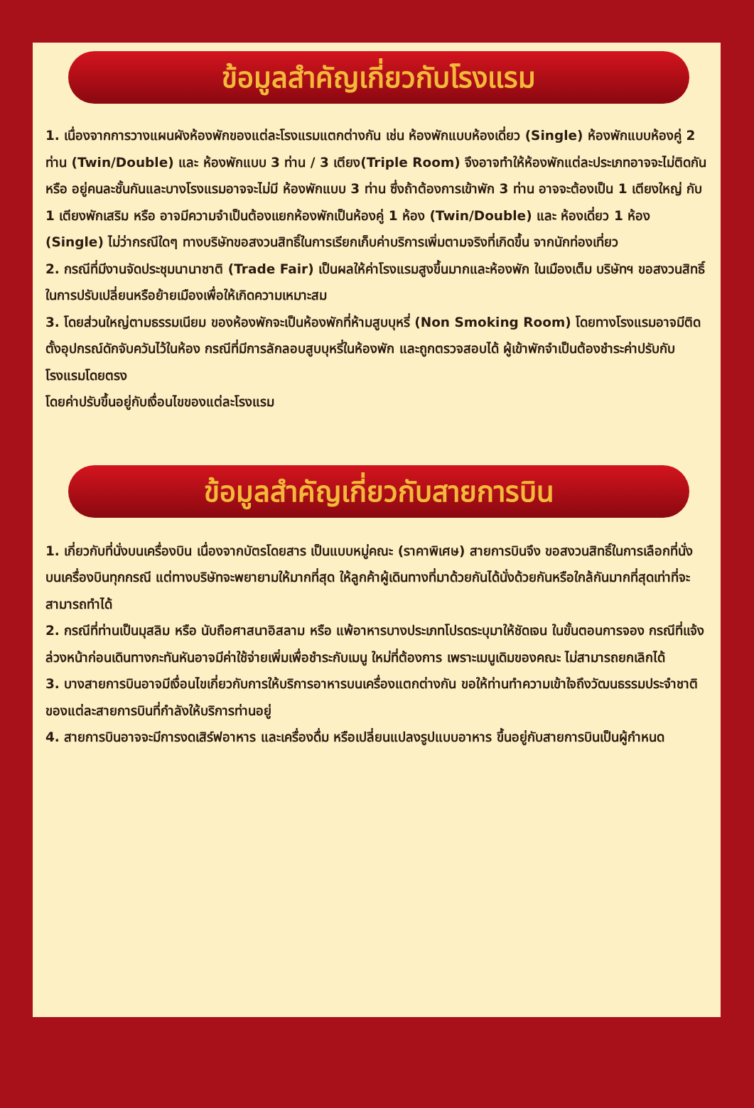ข้อมูลสำคัญเกี่ยวกับโรงแรม
1. เนื่องจากการวางแผนผังห้องพักของแต่ละโรงแรมแตกต่างกัน เช่น ห้องพักแบบห้องเดี่ยว (Single) ห้องพักแบบห้องคู่ 2 ท่าน (Twin/Double) และ ห้องพักแบบ 3 ท่าน / 3 เตียง(Triple Room) จึงอาจทำให้ห้องพักแต่ละประเภทอาจจะไม่ติดกัน หรือ อยู่คนละชั้นกันและบางโรงแรมอาจจะไม่มี ห้องพักแบบ 3 ท่าน ซึ่งถ้าต้องการเข้าพัก 3 ท่าน อาจจะต้องเป็น 1 เตียงใหญ่ กับ 1 เตียงพักเสริม หรือ อาจมีความจำเป็นต้องแยกห้องพักเป็นห้องคู่ 1 ห้อง (Twin/Double) และ ห้องเดี่ยว 1 ห้อง (Single) ไม่ว่ากรณีใดๆ ทางบริษัทขอสงวนสิทธิ์ในการเรียกเก็บค่าบริการเพิ่มตามจริงที่เกิดขึ้น จากนักท่องเที่ยว
2. กรณีที่มีงานจัดประชุมนานาชาติ (Trade Fair) เป็นผลให้ค่าโรงแรมสูงขึ้นมากและห้องพัก ในเมืองเต็ม บริษัทฯ ขอสงวนสิทธิ์ในการปรับเปลี่ยนหรือย้ายเมืองเพื่อให้เกิดความเหมาะสม
3. โดยส่วนใหญ่ตามธรรมเนียม ของห้องพักจะเป็นห้องพักที่ห้ามสูบบุหรี่ (Non Smoking Room) โดยทางโรงแรมอาจมีติดตั้งอุปกรณ์ดักจับควันไว้ในห้อง กรณีที่มีการลักลอบสูบบุหรี่ในห้องพัก และถูกตรวจสอบได้ ผู้เข้าพักจำเป็นต้องชำระค่าปรับกับโรงแรมโดยตรง
โดยค่าปรับขึ้นอยู่กับเงื่อนไขของแต่ละโรงแรม
ข้อมูลสำคัญเกี่ยวกับสายการบิน
1. เกี่ยวกับที่นั่งบนเครื่องบิน เนื่องจากบัตรโดยสาร เป็นแบบหมู่คณะ (ราคาพิเศษ) สายการบินจึง ขอสงวนสิทธิ์ในการเลือกที่นั่งบนเครื่องบินทุกกรณี แต่ทางบริษัทจะพยายามให้มากที่สุด ให้ลูกค้าผู้เดินทางที่มาด้วยกันได้นั่งด้วยกันหรือใกล้กันมากที่สุดเท่าที่จะสามารถทำได้
2. กรณีที่ท่านเป็นมุสลิม หรือ นับถือศาสนาอิสลาม หรือ แพ้อาหารบางประเภทโปรดระบุมาให้ชัดเจน ในขั้นตอนการจอง กรณีที่แจ้งล่วงหน้าก่อนเดินทางกะทันหันอาจมีค่าใช้จ่ายเพิ่มเพื่อชำระกับเมนู ใหม่ที่ต้องการ เพราะเมนูเดิมของคณะ ไม่สามารถยกเลิกได้
3. บางสายการบินอาจมีเงื่อนไขเกี่ยวกับการให้บริการอาหารบนเครื่องแตกต่างกัน ขอให้ท่านทำความเข้าใจถึงวัฒนธรรมประจำชาติ ของแต่ละสายการบินที่กำลังให้บริการท่านอยู่
4. สายการบินอาจจะมีการงดเสิร์ฟอาหาร และเครื่องดื่ม หรือเปลี่ยนแปลงรูปแบบอาหาร ขึ้นอยู่กับสายการบินเป็นผู้กำหนด